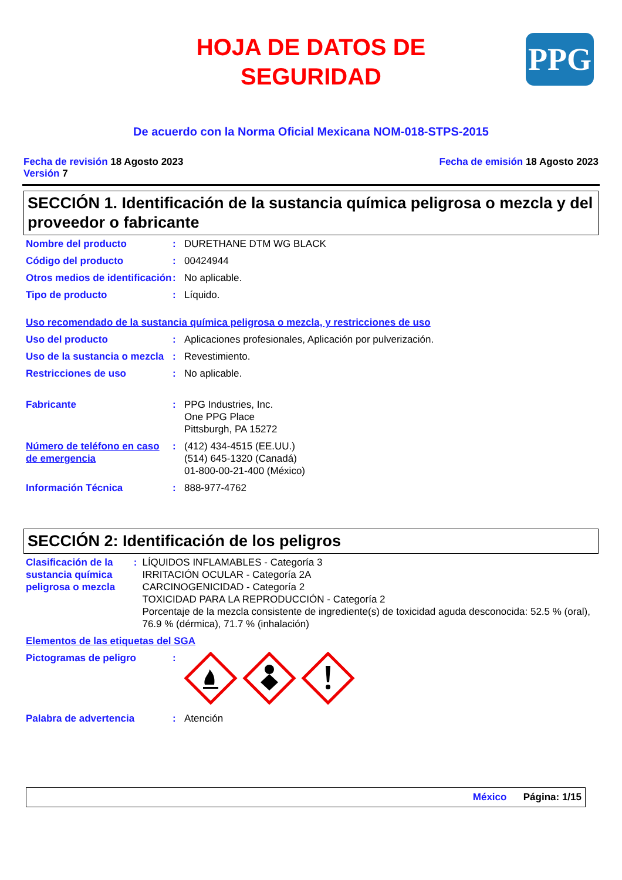HOJA DE DATOS DE
SEGURIDAD
PPG
De acuerdo con la Norma Oficial Mexicana NOM-018-STPS-2015
Fecha de revisión 18 Agosto 2023
Versión 7
Fecha de emisión 18 Agosto 2023
SECCIÓN 1. Identificación de la sustancia química peligrosa o mezcla y del proveedor o fabricante
Nombre del producto : DURETHANE DTM WG BLACK
Código del producto : 00424944
Otros medios de identificación
: No aplicable.
Tipo de producto : Líquido.
Uso recomendado de la sustancia química peligrosa o mezcla, y restricciones de uso
Uso del producto : Aplicaciones profesionales, Aplicación por pulverización.
Uso de la sustancia o mezcla
: Revestimiento.
Restricciones de uso : No aplicable.
Fabricante : PPG Industries, Inc.
One PPG Place
Pittsburgh, PA 15272
Número de teléfono en caso de emergencia
: (412) 434-4515 (EE.UU.)
(514) 645-1320 (Canadá)
01-800-00-21-400 (México)
Información Técnica : 888-977-4762
SECCIÓN 2: Identificación de los peligros
Clasificación de la sustancia química peligrosa o mezcla
: LÍQUIDOS INFLAMABLES - Categoría 3
IRRITACIÓN OCULAR - Categoría 2A
CARCINOGENICIDAD - Categoría 2
TOXICIDAD PARA LA REPRODUCCIÓN - Categoría 2
Porcentaje de la mezcla consistente de ingrediente(s) de toxicidad aguda desconocida: 52.5 % (oral), 76.9 % (dérmica), 71.7 % (inhalación)
Elementos de las etiquetas del SGA
Pictogramas de peligro :
Palabra de advertencia : Atención
México Página: 1/15